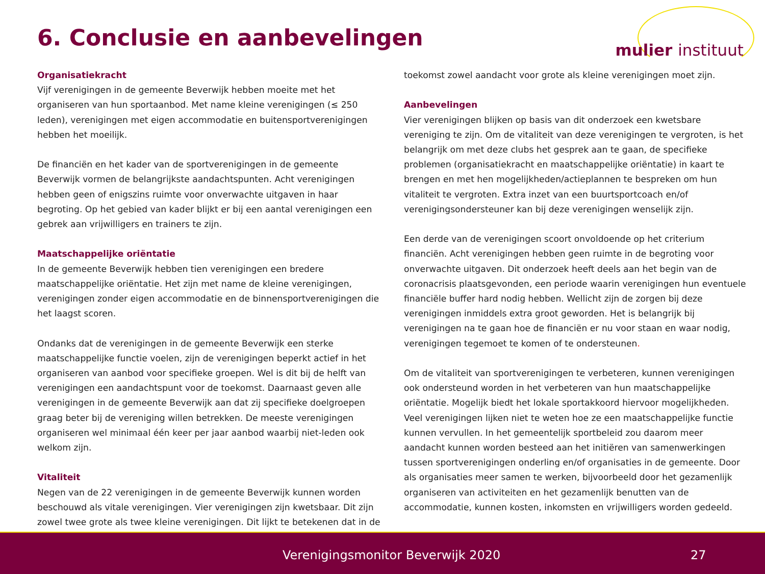6. Conclusie en aanbevelingen mulier instituut
Organisatiekracht
Vijf verenigingen in de gemeente Beverwijk hebben moeite met het organiseren van hun sportaanbod. Met name kleine verenigingen (≤ 250 leden), verenigingen met eigen accommodatie en buitensportverenigingen hebben het moeilijk.
De financiën en het kader van de sportverenigingen in de gemeente Beverwijk vormen de belangrijkste aandachtspunten. Acht verenigingen hebben geen of enigszins ruimte voor onverwachte uitgaven in haar begroting. Op het gebied van kader blijkt er bij een aantal verenigingen een gebrek aan vrijwilligers en trainers te zijn.
Maatschappelijke oriëntatie
In de gemeente Beverwijk hebben tien verenigingen een bredere maatschappelijke oriëntatie. Het zijn met name de kleine verenigingen, verenigingen zonder eigen accommodatie en de binnensportverenigingen die het laagst scoren.
Ondanks dat de verenigingen in de gemeente Beverwijk een sterke maatschappelijke functie voelen, zijn de verenigingen beperkt actief in het organiseren van aanbod voor specifieke groepen. Wel is dit bij de helft van verenigingen een aandachtspunt voor de toekomst. Daarnaast geven alle verenigingen in de gemeente Beverwijk aan dat zij specifieke doelgroepen graag beter bij de vereniging willen betrekken. De meeste verenigingen organiseren wel minimaal één keer per jaar aanbod waarbij niet-leden ook welkom zijn.
Vitaliteit
Negen van de 22 verenigingen in de gemeente Beverwijk kunnen worden beschouwd als vitale verenigingen. Vier verenigingen zijn kwetsbaar. Dit zijn zowel twee grote als twee kleine verenigingen. Dit lijkt te betekenen dat in de
toekomst zowel aandacht voor grote als kleine verenigingen moet zijn.
Aanbevelingen
Vier verenigingen blijken op basis van dit onderzoek een kwetsbare vereniging te zijn. Om de vitaliteit van deze verenigingen te vergroten, is het belangrijk om met deze clubs het gesprek aan te gaan, de specifieke problemen (organisatiekracht en maatschappelijke oriëntatie) in kaart te brengen en met hen mogelijkheden/actieplannen te bespreken om hun vitaliteit te vergroten. Extra inzet van een buurtsportcoach en/of verenigingsondersteuner kan bij deze verenigingen wenselijk zijn.
Een derde van de verenigingen scoort onvoldoende op het criterium financiën. Acht verenigingen hebben geen ruimte in de begroting voor onverwachte uitgaven. Dit onderzoek heeft deels aan het begin van de coronacrisis plaatsgevonden, een periode waarin verenigingen hun eventuele financiële buffer hard nodig hebben. Wellicht zijn de zorgen bij deze verenigingen inmiddels extra groot geworden. Het is belangrijk bij verenigingen na te gaan hoe de financiën er nu voor staan en waar nodig, verenigingen tegemoet te komen of te ondersteunen.
Om de vitaliteit van sportverenigingen te verbeteren, kunnen verenigingen ook ondersteund worden in het verbeteren van hun maatschappelijke oriëntatie. Mogelijk biedt het lokale sportakkoord hiervoor mogelijkheden. Veel verenigingen lijken niet te weten hoe ze een maatschappelijke functie kunnen vervullen. In het gemeentelijk sportbeleid zou daarom meer aandacht kunnen worden besteed aan het initiëren van samenwerkingen tussen sportverenigingen onderling en/of organisaties in de gemeente. Door als organisaties meer samen te werken, bijvoorbeeld door het gezamenlijk organiseren van activiteiten en het gezamenlijk benutten van de accommodatie, kunnen kosten, inkomsten en vrijwilligers worden gedeeld.
Verenigingsmonitor Beverwijk 2020 27